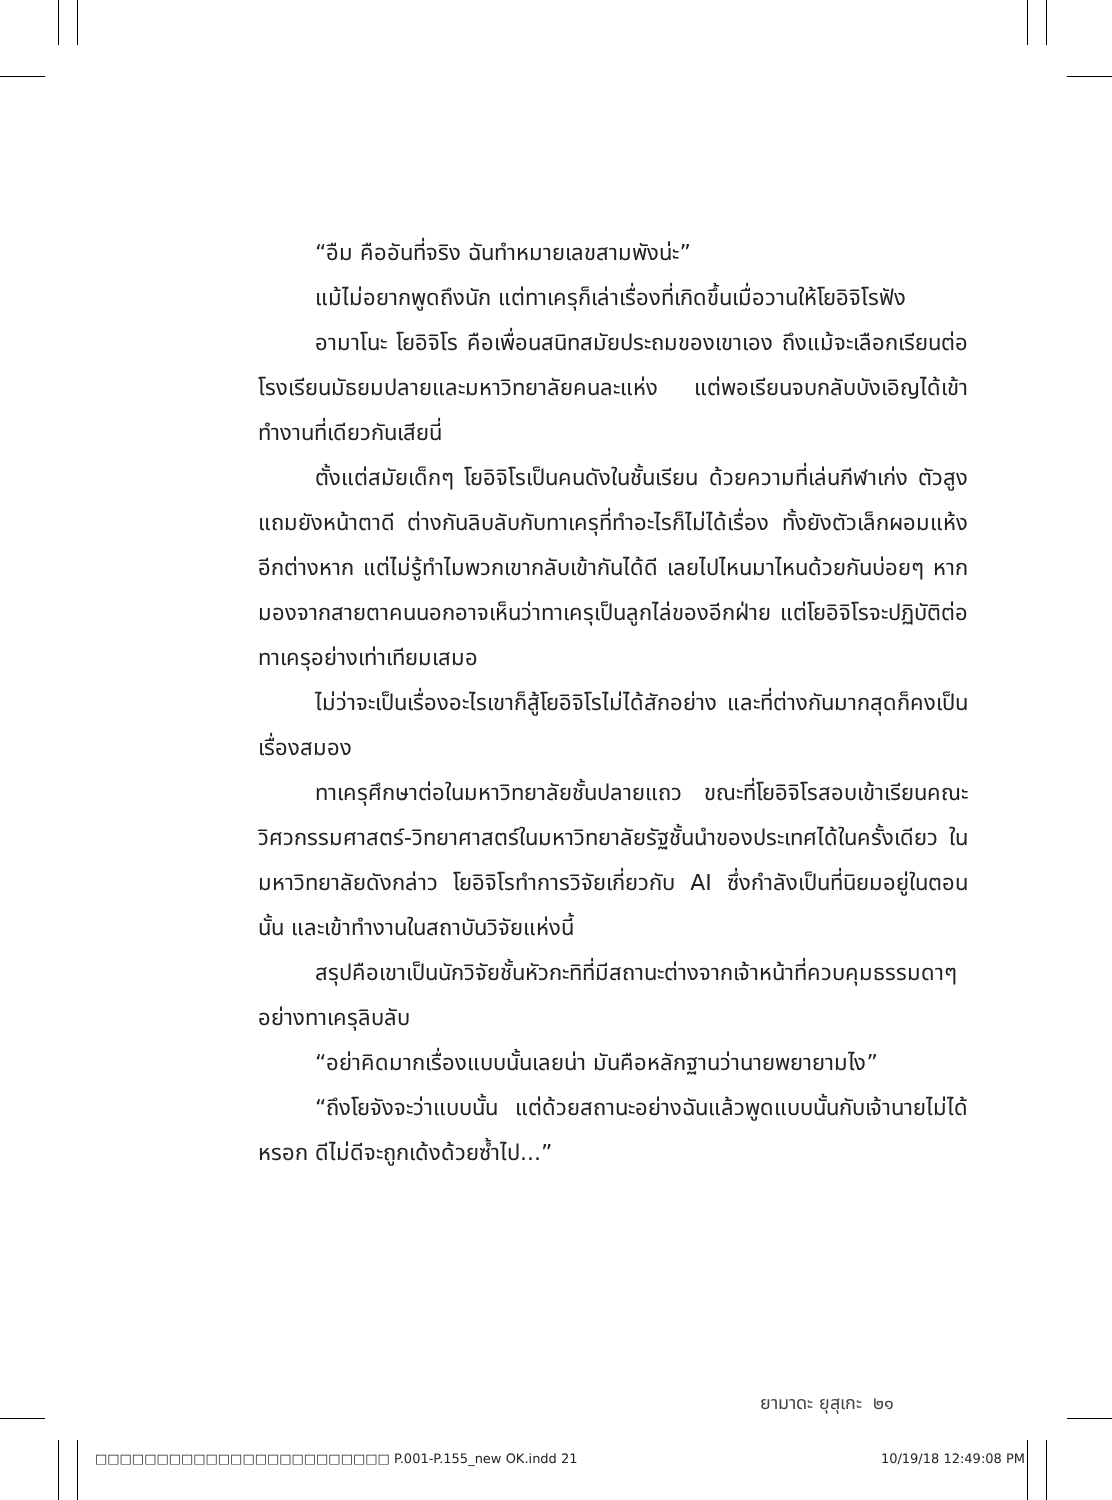“อืม คืออันที่จริง ฉันทำหมายเลขสามพังน่ะ”
แม้ไม่อยากพูดถึงนัก แต่ทาเครุก็เล่าเรื่องที่เกิดขึ้นเมื่อวานให้โยอิจิโรฟัง
อามาโนะ โยอิจิโร คือเพื่อนสนิทสมัยประถมของเขาเอง ถึงแม้จะเลือกเรียนต่อโรงเรียนมัธยมปลายและมหาวิทยาลัยคนละแห่ง แต่พอเรียนจบกลับบังเอิญได้เข้าทำงานที่เดียวกันเสียนี่
ตั้งแต่สมัยเด็กๆ โยอิจิโรเป็นคนดังในชั้นเรียน ด้วยความที่เล่นกีฬาเก่ง ตัวสูง แถมยังหน้าตาดี ต่างกันลิบลับกับทาเครุที่ทำอะไรก็ไม่ได้เรื่อง ทั้งยังตัวเล็กผอมแห้งอีกต่างหาก แต่ไม่รู้ทำไมพวกเขากลับเข้ากันได้ดี เลยไปไหนมาไหนด้วยกันบ่อยๆ หากมองจากสายตาคนนอกอาจเห็นว่าทาเครุเป็นลูกไล่ของอีกฝ่าย แต่โยอิจิโรจะปฏิบัติต่อทาเครุอย่างเท่าเทียมเสมอ
ไม่ว่าจะเป็นเรื่องอะไรเขาก็สู้โยอิจิโรไม่ได้สักอย่าง และที่ต่างกันมากสุดก็คงเป็นเรื่องสมอง
ทาเครุศึกษาต่อในมหาวิทยาลัยชั้นปลายแถว ขณะที่โยอิจิโรสอบเข้าเรียนคณะวิศวกรรมศาสตร์-วิทยาศาสตร์ในมหาวิทยาลัยรัฐชั้นนำของประเทศได้ในครั้งเดียว ในมหาวิทยาลัยดังกล่าว โยอิจิโรทำการวิจัยเกี่ยวกับ AI ซึ่งกำลังเป็นที่นิยมอยู่ในตอนนั้น และเข้าทำงานในสถาบันวิจัยแห่งนี้
สรุปคือเขาเป็นนักวิจัยชั้นหัวกะทิที่มีสถานะต่างจากเจ้าหน้าที่ควบคุมธรรมดาๆ อย่างทาเครุลิบลับ
“อย่าคิดมากเรื่องแบบนั้นเลยน่า มันคือหลักฐานว่านายพยายามไง”
“ถึงโยจังจะว่าแบบนั้น แต่ด้วยสถานะอย่างฉันแล้วพูดแบบนั้นกับเจ้านายไม่ได้หรอก ดีไม่ดีจะถูกเด้งด้วยซ้ำไป...”
ยามาดะ ยุสุเกะ ๒๑
□□□□□□□□□□□□□□□□□□□□□□□□ P.001-P.155_new OK.indd 21 10/19/18 12:49:08 PM